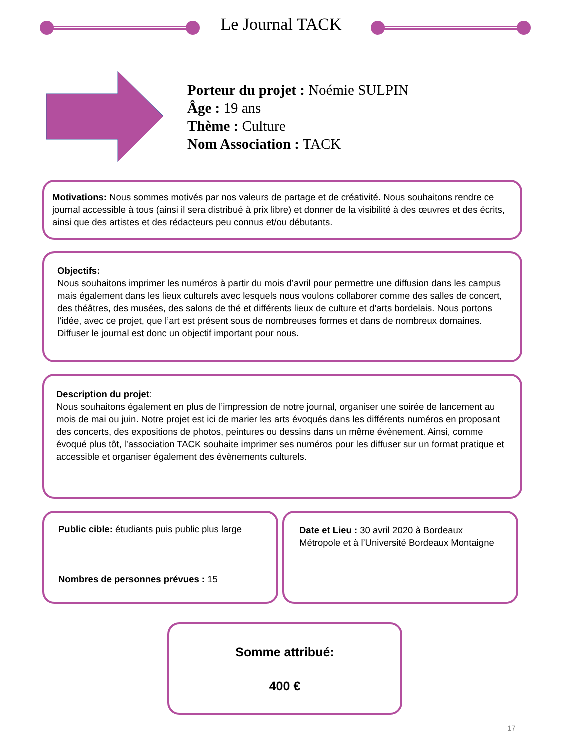Le Journal TACK
Porteur du projet : Noémie SULPIN
Âge : 19 ans
Thème : Culture
Nom Association : TACK
Motivations: Nous sommes motivés par nos valeurs de partage et de créativité. Nous souhaitons rendre ce journal accessible à tous (ainsi il sera distribué à prix libre) et donner de la visibilité à des œuvres et des écrits, ainsi que des artistes et des rédacteurs peu connus et/ou débutants.
Objectifs:
Nous souhaitons imprimer les numéros à partir du mois d’avril pour permettre une diffusion dans les campus mais également dans les lieux culturels avec lesquels nous voulons collaborer comme des salles de concert, des théâtres, des musées, des salons de thé et différents lieux de culture et d’arts bordelais. Nous portons l’idée, avec ce projet, que l’art est présent sous de nombreuses formes et dans de nombreux domaines. Diffuser le journal est donc un objectif important pour nous.
Description du projet:
Nous souhaitons également en plus de l’impression de notre journal, organiser une soirée de lancement au mois de mai ou juin. Notre projet est ici de marier les arts évoqués dans les différents numéros en proposant des concerts, des expositions de photos, peintures ou dessins dans un même évènement. Ainsi, comme évoqué plus tôt, l’association TACK souhaite imprimer ses numéros pour les diffuser sur un format pratique et accessible et organiser également des évènements culturels.
Public cible: étudiants puis public plus large
Nombres de personnes prévues : 15
Date et Lieu : 30 avril 2020 à Bordeaux Métropole et à l’Université Bordeaux Montaigne
Somme attribué:
400 €
17